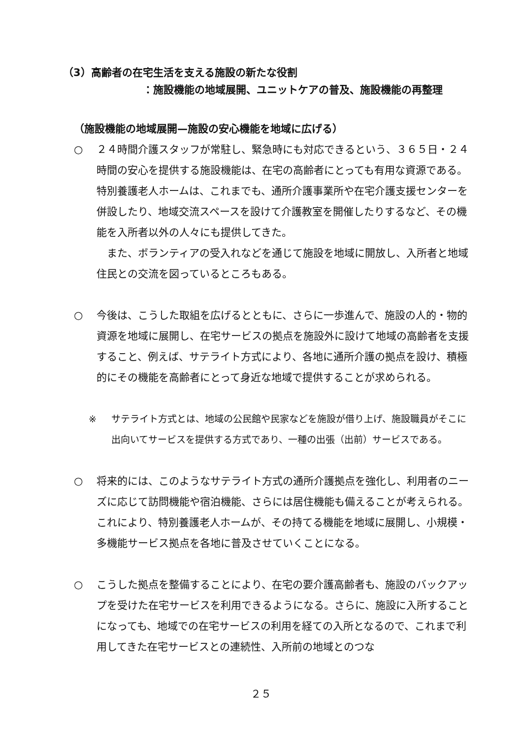（3）高齢者の在宅生活を支える施設の新たな役割
：施設機能の地域展開、ユニットケアの普及、施設機能の再整理
（施設機能の地域展開—施設の安心機能を地域に広げる）
○ ２４時間介護スタッフが常駐し、緊急時にも対応できるという、３６５日・２４時間の安心を提供する施設機能は、在宅の高齢者にとっても有用な資源である。特別養護老人ホームは、これまでも、通所介護事業所や在宅介護支援センターを併設したり、地域交流スペースを設けて介護教室を開催したりするなど、その機能を入所者以外の人々にも提供してきた。
　また、ボランティアの受入れなどを通じて施設を地域に開放し、入所者と地域住民との交流を図っているところもある。
○ 今後は、こうした取組を広げるとともに、さらに一歩進んで、施設の人的・物的資源を地域に展開し、在宅サービスの拠点を施設外に設けて地域の高齢者を支援すること、例えば、サテライト方式により、各地に通所介護の拠点を設け、積極的にその機能を高齢者にとって身近な地域で提供することが求められる。
※ サテライト方式とは、地域の公民館や民家などを施設が借り上げ、施設職員がそこに出向いてサービスを提供する方式であり、一種の出張（出前）サービスである。
○ 将来的には、このようなサテライト方式の通所介護拠点を強化し、利用者のニーズに応じて訪問機能や宿泊機能、さらには居住機能も備えることが考えられる。これにより、特別養護老人ホームが、その持てる機能を地域に展開し、小規模・多機能サービス拠点を各地に普及させていくことになる。
○ こうした拠点を整備することにより、在宅の要介護高齢者も、施設のバックアップを受けた在宅サービスを利用できるようになる。さらに、施設に入所することになっても、地域での在宅サービスの利用を経ての入所となるので、これまで利用してきた在宅サービスとの連続性、入所前の地域とのつな
２５